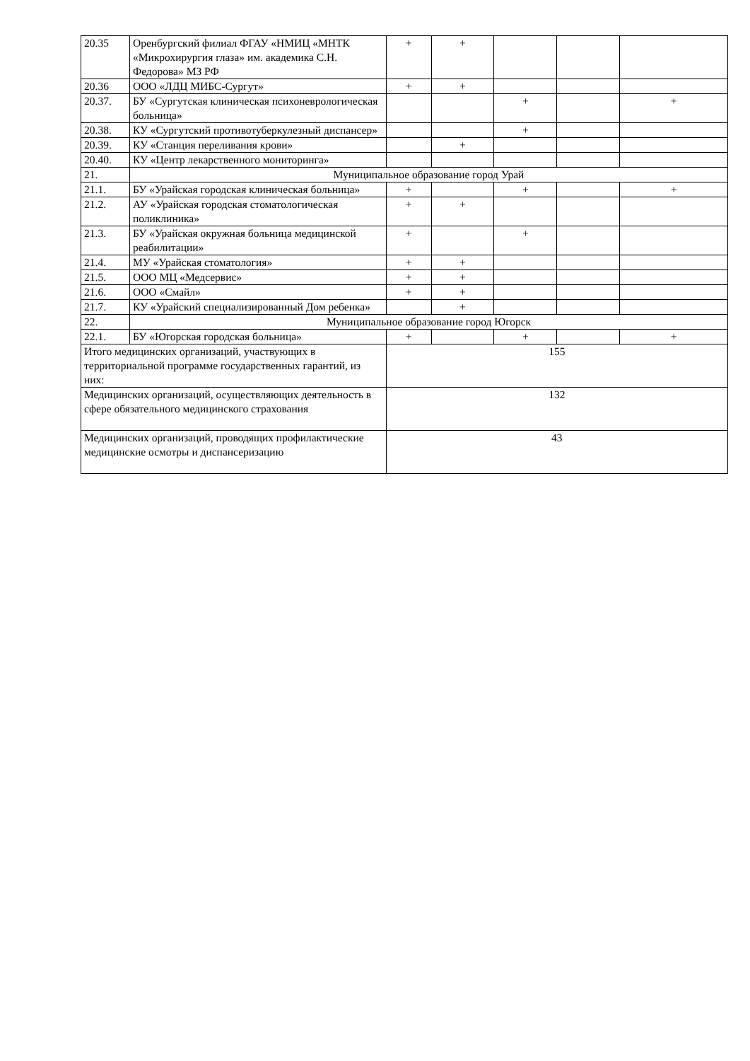| 20.35 | Оренбургский филиал ФГАУ «НМИЦ «МНТК «Микрохирургия глаза» им. академика С.Н. Федорова» МЗ РФ | + | + | | | |
| 20.36 | ООО «ЛДЦ МИБС-Сургут» | + | + | | | |
| 20.37. | БУ «Сургутская клиническая психоневрологическая больница» | | | + | | + |
| 20.38. | КУ «Сургутский противотуберкулезный диспансер» | | | + | | |
| 20.39. | КУ «Станция переливания крови» | | + | | | |
| 20.40. | КУ «Центр лекарственного мониторинга» | | | | | |
| 21. | Муниципальное образование город Урай | | | | | |
| 21.1. | БУ «Урайская городская клиническая больница» | + | | + | | + |
| 21.2. | АУ «Урайская городская стоматологическая поликлиника» | + | + | | | |
| 21.3. | БУ «Урайская окружная больница медицинской реабилитации» | + | | + | | |
| 21.4. | МУ «Урайская стоматология» | + | + | | | |
| 21.5. | ООО МЦ «Медсервис» | + | + | | | |
| 21.6. | ООО «Смайл» | + | + | | | |
| 21.7. | КУ «Урайский специализированный Дом ребенка» | | + | | | |
| 22. | Муниципальное образование город Югорск | | | | | |
| 22.1. | БУ «Югорская городская больница» | + | | + | | + |
| Итого медицинских организаций, участвующих в территориальной программе государственных гарантий, из них: | | 155 | | | | |
| Медицинских организаций, осуществляющих деятельность в сфере обязательного медицинского страхования | | 132 | | | | |
| Медицинских организаций, проводящих профилактические медицинские осмотры и диспансеризацию | | 43 | | | | |